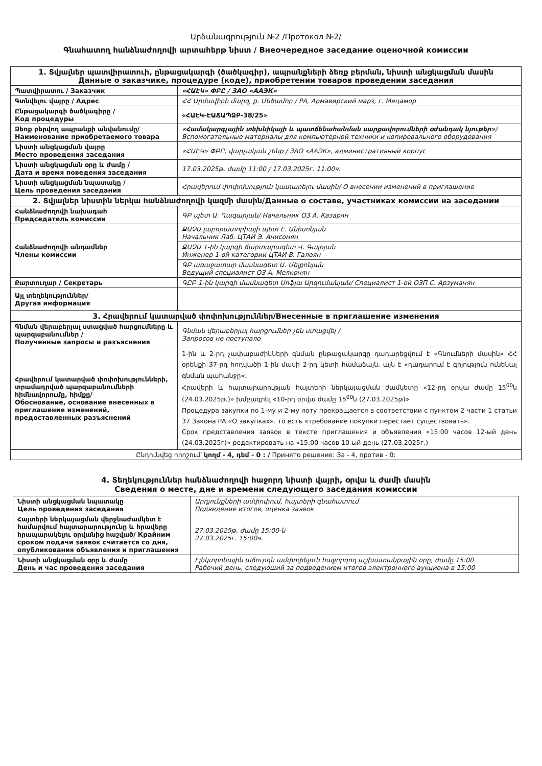Արձանագրություն №2 /Протокол №2/
Գնահատող հանձնաժողովի արտահերթ նիստ / Внеочередное заседание оценочной комиссии
| 1. Տվյալներ պատվիրատուի, ընթացակարգի (ծածկագիր), ապրանքների ձեռք բերման, նիստի անցկացման մասին Данные о заказчике, процедуре (коде), приобретении товаров проведении заседания | |
| Պատվիրատու / Заказчик | «ՀԱԷԿ» ՓԲԸ / ЗАО «ААЭК» |
| Գտնվելու վայրը / Адрес | ՀՀ Արմավիրի մարզ, ք. Մեծամոր / РА, Армавирский марз, г. Мецамор |
| Ընթացակարգի ծածկագիրը / Код процедуры | «ՀԱԷԿ-ԷԱՃԱՊՁԲ-38/25» |
| Ձեռք բերվող ապրանքի անվանումը/ Наименование приобретаемого товара | «Համակարգչային տեխնիկայի և պատճենահանման սարքավորումների օժանդակ նյութեր» /Вспомогательные материалы для компьютерной техники и копировального оборудования |
| Նիստի անցկացման վայրը Место проведения заседания | «ՀԱԷԿ» ՓԲԸ, վարչական շենք / ЗАО «ААЭК», административный корпус |
| Նիստի անցկացման օրը և ժամը / Дата и время поведения заседания | 17.03.2025թ. ժամը 11:00 / 17.03.2025г. 11:00ч. |
| Նիստի անցկացման նպատակը / Цель проведения заседания | Հրավերում փոփոխություն կատարելու մասին/ О внесении изменений в приглашение |
| 2. Տվյալներ նիստին ներկա հանձնաժողովի կազմի մասին/Данные о составе, участниках комиссии на заседании | |
| Հանձնաժողովի նախագահ Председатель комиссии | ԳԲ պետ Ա. Ղազարյան/ Начальник ОЗ А. Казарян |
| Հանձնաժողովի անդամներ Члены комиссии | ՔԱՉԱ լաբորատորիայի պետ Է. Անիսոնյան Начальник Лаб. ЦТАИ Э. Анисонян |
| | ՔԱՉԱ 1-ին կարգի ճարտարագետ Վ. Գալոյան Инженер 1-ой категории ЦТАИ В. Галоян |
| | ԳԲ առաջատար մասնագետ Ա. Մելքոնյան Ведущий специалист ОЗ А. Мелконян |
| Քարտուղար / Секретарь | ԳԸԲ 1-ին կարգի մասնագետ Սոֆյա Արզումանյան/ Специалист 1-ой ОЗП С. Арзуманян |
| Այլ տեղեկություններ/ Другая информация | |
| 3. Հրավերում կատարված փոփոխություններ/Внесенные в приглашение изменения | |
| Գնման վերաբերյալ ստացված հարցումները և պարզաբանումներ / Полученные запросы и разъяснения | Գնման վերաբերյալ հարցումներ չեն ստացվել / Запросов не поступало |
| Հրավերում կատարված փոփոխությունների, տրամադրված պարզաբանումների հիմնավորումը, հիմքը/ Обоснование, основание внесенных в приглашение изменений, предоставленных разъяснений | 1-ին և 2-րդ չափաբաժինների գնման ընթացակարգը դադարեցվում է «Գնումների մասին» ՀՀ օրենքի 37-րդ հոդվածի 1-ին մասի 2-րդ կետի համաձայն. այն է «դադարում է գոյություն ունենալ գնման պահանջը»: Հրավերի և հայտարարության հայտերի ներկայացման ժամկետը «12-րդ օրվա ժամը 15<sup>00</sup>ն (24.03.2025թ.)» խմբագրել «10-րդ օրվա ժամը 15<sup>00</sup>ն (27.03.2025թ)» Процедура закупки по 1-му и 2-му лоту прекращается в соответствии с пунктом 2 части 1 статьи 37 Закона РА «О закупках». то есть «требование покупки перестает существовать». Срок представления заявок в тексте приглашения и объявления «15:00 часов 12-ый день (24.03.2025г)» редактировать на «15:00 часов 10-ый день (27.03.2025г.) |
| Ընդունվեց որոշում՝ կողմ - 4, դեմ - 0 : / Принято решение: За - 4, против - 0: | |
4. Տեղեկություններ հանձնաժողովի հաջորդ նիստի վայրի, օրվա և ժամի մասին
Сведения о месте, дне и времени следующего заседания комиссии
| Նիստի անցկացման նպատակը Цель проведения заседания | Արդյունքների ամփոփում, հայտերի գնահատում Подведение итогов, оценка заявок |
| Հայտերի ներկայացման վերջնաժամկետ է համարվում հայտարարությունը և հրավերը հրապարակելու օրվանից հաշված/ Крайним сроком подачи заявок считается со дня, опубликования объявления и приглашения | 27.03.2025թ. ժամը 15:00-ն 27.03.2025г. 15:00ч. |
| Նիստի անցկացման օրը և ժամը День и час проведения заседания | Էլեկտրոնային աճուրդն ամփոփելուն հաջորդող աշխատանքային օրը, ժամը 15:00 Рабочий день, следующий за подведением итогов электронного аукциона в 15:00 |